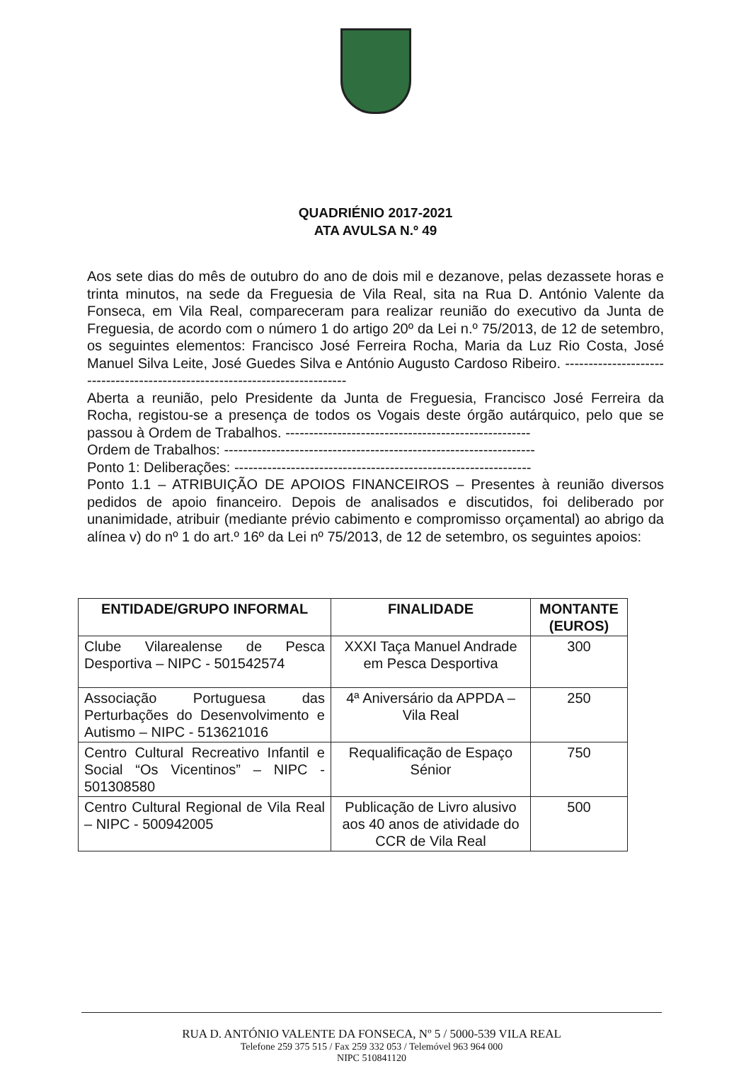QUADRIÉNIO 2017-2021
ATA AVULSA N.º 49
Aos sete dias do mês de outubro do ano de dois mil e dezanove, pelas dezassete horas e trinta minutos, na sede da Freguesia de Vila Real, sita na Rua D. António Valente da Fonseca, em Vila Real, compareceram para realizar reunião do executivo da Junta de Freguesia, de acordo com o número 1 do artigo 20º da Lei n.º 75/2013, de 12 de setembro, os seguintes elementos: Francisco José Ferreira Rocha, Maria da Luz Rio Costa, José Manuel Silva Leite, José Guedes Silva e António Augusto Cardoso Ribeiro. ----------------------------------------------------------------------------
Aberta a reunião, pelo Presidente da Junta de Freguesia, Francisco José Ferreira da Rocha, registou-se a presença de todos os Vogais deste órgão autárquico, pelo que se passou à Ordem de Trabalhos. ----------------------------------------------------
Ordem de Trabalhos: ------------------------------------------------------------------
Ponto 1: Deliberações: ---------------------------------------------------------------
Ponto 1.1 – ATRIBUIÇÃO DE APOIOS FINANCEIROS – Presentes à reunião diversos pedidos de apoio financeiro. Depois de analisados e discutidos, foi deliberado por unanimidade, atribuir (mediante prévio cabimento e compromisso orçamental) ao abrigo da alínea v) do nº 1 do art.º 16º da Lei nº 75/2013, de 12 de setembro, os seguintes apoios:
| ENTIDADE/GRUPO INFORMAL | FINALIDADE | MONTANTE (EUROS) |
| --- | --- | --- |
| Clube Vilarealense de Pesca Desportiva – NIPC - 501542574 | XXXI Taça Manuel Andrade em Pesca Desportiva | 300 |
| Associação Portuguesa das Perturbações do Desenvolvimento e Autismo – NIPC - 513621016 | 4ª Aniversário da APPDA – Vila Real | 250 |
| Centro Cultural Recreativo Infantil e Social “Os Vicentinos” – NIPC - 501308580 | Requalificação de Espaço Sénior | 750 |
| Centro Cultural Regional de Vila Real – NIPC - 500942005 | Publicação de Livro alusivo aos 40 anos de atividade do CCR de Vila Real | 500 |
RUA D. ANTÓNIO VALENTE DA FONSECA, Nº 5 / 5000-539 VILA REAL
Telefone 259 375 515 / Fax 259 332 053 / Telemóvel 963 964 000
NIPC 510841120